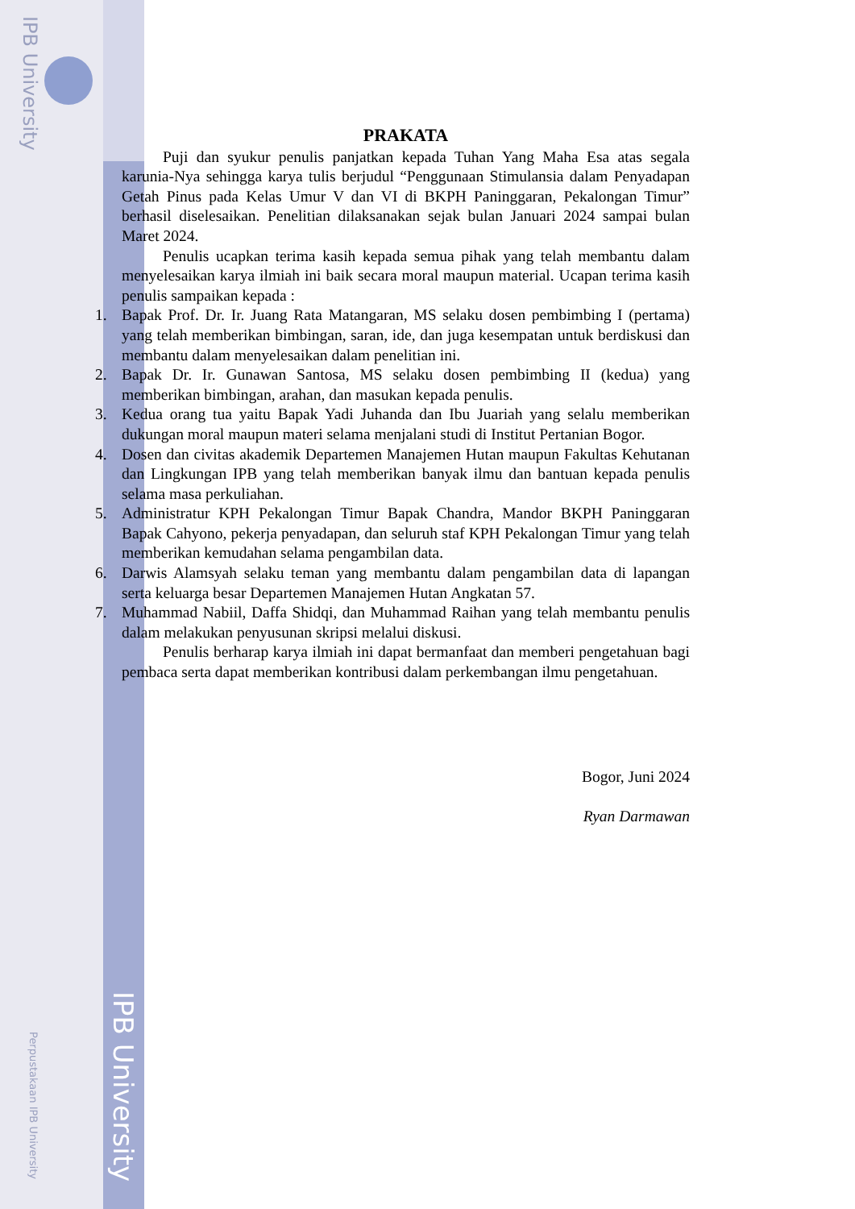IPB University
Perpustakaan IPB University
IPB University
PRAKATA
Puji dan syukur penulis panjatkan kepada Tuhan Yang Maha Esa atas segala karunia-Nya sehingga karya tulis berjudul “Penggunaan Stimulansia dalam Penyadapan Getah Pinus pada Kelas Umur V dan VI di BKPH Paninggaran, Pekalongan Timur” berhasil diselesaikan. Penelitian dilaksanakan sejak bulan Januari 2024 sampai bulan Maret 2024.
Penulis ucapkan terima kasih kepada semua pihak yang telah membantu dalam menyelesaikan karya ilmiah ini baik secara moral maupun material. Ucapan terima kasih penulis sampaikan kepada :
1. Bapak Prof. Dr. Ir. Juang Rata Matangaran, MS selaku dosen pembimbing I (pertama) yang telah memberikan bimbingan, saran, ide, dan juga kesempatan untuk berdiskusi dan membantu dalam menyelesaikan dalam penelitian ini.
2. Bapak Dr. Ir. Gunawan Santosa, MS selaku dosen pembimbing II (kedua) yang memberikan bimbingan, arahan, dan masukan kepada penulis.
3. Kedua orang tua yaitu Bapak Yadi Juhanda dan Ibu Juariah yang selalu memberikan dukungan moral maupun materi selama menjalani studi di Institut Pertanian Bogor.
4. Dosen dan civitas akademik Departemen Manajemen Hutan maupun Fakultas Kehutanan dan Lingkungan IPB yang telah memberikan banyak ilmu dan bantuan kepada penulis selama masa perkuliahan.
5. Administratur KPH Pekalongan Timur Bapak Chandra, Mandor BKPH Paninggaran Bapak Cahyono, pekerja penyadapan, dan seluruh staf KPH Pekalongan Timur yang telah memberikan kemudahan selama pengambilan data.
6. Darwis Alamsyah selaku teman yang membantu dalam pengambilan data di lapangan serta keluarga besar Departemen Manajemen Hutan Angkatan 57.
7. Muhammad Nabiil, Daffa Shidqi, dan Muhammad Raihan yang telah membantu penulis dalam melakukan penyusunan skripsi melalui diskusi.
Penulis berharap karya ilmiah ini dapat bermanfaat dan memberi pengetahuan bagi pembaca serta dapat memberikan kontribusi dalam perkembangan ilmu pengetahuan.
Bogor, Juni 2024
Ryan Darmawan